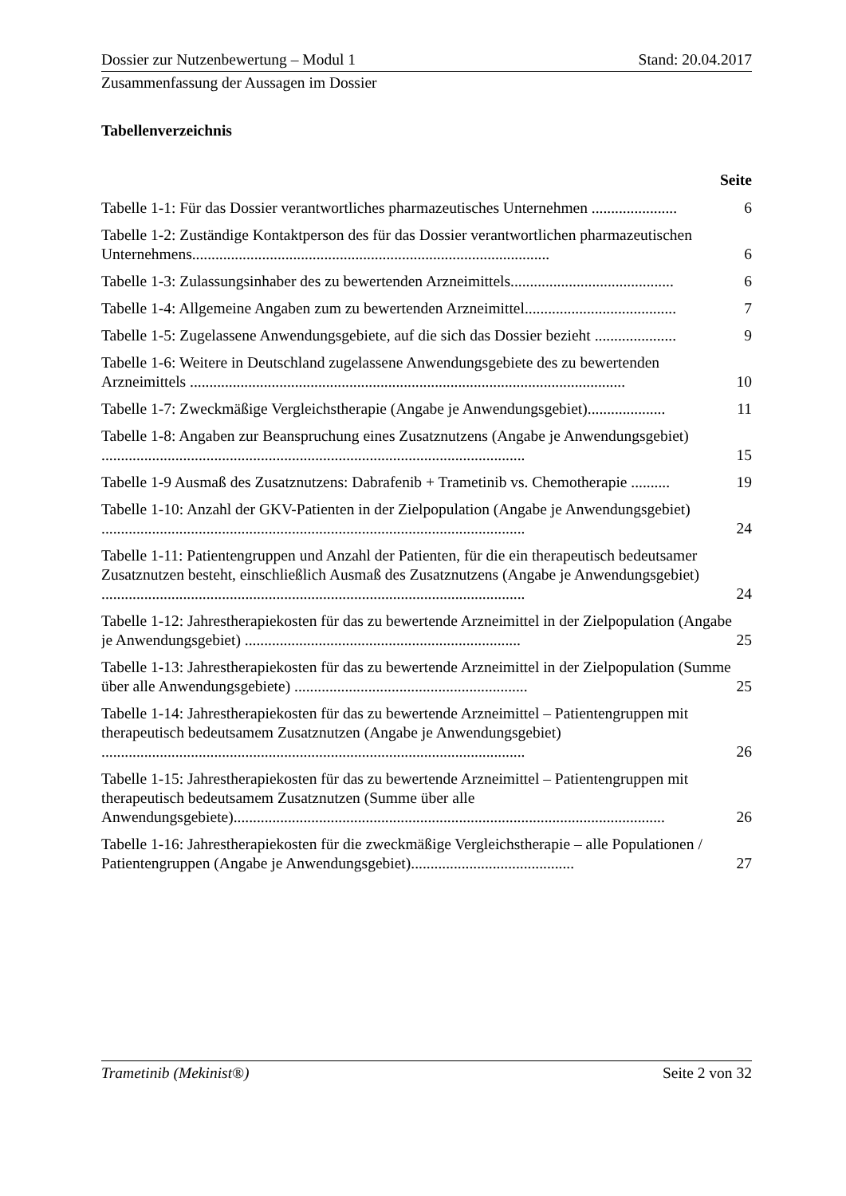Dossier zur Nutzenbewertung – Modul 1 Stand: 20.04.2017
Zusammenfassung der Aussagen im Dossier
Tabellenverzeichnis
Seite
Tabelle 1-1: Für das Dossier verantwortliches pharmazeutisches Unternehmen ......................
6
Tabelle 1-2: Zuständige Kontaktperson des für das Dossier verantwortlichen pharmazeutischen Unternehmens............................................................................................
6
Tabelle 1-3: Zulassungsinhaber des zu bewertenden Arzneimittels..........................................
6
Tabelle 1-4: Allgemeine Angaben zum zu bewertenden Arzneimittel.......................................
7
Tabelle 1-5: Zugelassene Anwendungsgebiete, auf die sich das Dossier bezieht .....................
9
Tabelle 1-6: Weitere in Deutschland zugelassene Anwendungsgebiete des zu bewertenden Arzneimittels ................................................................................................................
10
Tabelle 1-7: Zweckmäßige Vergleichstherapie (Angabe je Anwendungsgebiet)....................
11
Tabelle 1-8: Angaben zur Beanspruchung eines Zusatznutzens (Angabe je Anwendungsgebiet) .............................................................................................................
15
Tabelle 1-9 Ausmaß des Zusatznutzens: Dabrafenib + Trametinib vs. Chemotherapie ..........
19
Tabelle 1-10: Anzahl der GKV-Patienten in der Zielpopulation (Angabe je Anwendungsgebiet) .............................................................................................................
24
Tabelle 1-11: Patientengruppen und Anzahl der Patienten, für die ein therapeutisch bedeutsamer Zusatznutzen besteht, einschließlich Ausmaß des Zusatznutzens (Angabe je Anwendungsgebiet) .............................................................................................................
24
Tabelle 1-12: Jahrestherapiekosten für das zu bewertende Arzneimittel in der Zielpopulation (Angabe je Anwendungsgebiet) .......................................................................
25
Tabelle 1-13: Jahrestherapiekosten für das zu bewertende Arzneimittel in der Zielpopulation (Summe über alle Anwendungsgebiete) ............................................................
25
Tabelle 1-14: Jahrestherapiekosten für das zu bewertende Arzneimittel – Patientengruppen mit therapeutisch bedeutsamem Zusatznutzen (Angabe je Anwendungsgebiet) .............................................................................................................
26
Tabelle 1-15: Jahrestherapiekosten für das zu bewertende Arzneimittel – Patientengruppen mit therapeutisch bedeutsamem Zusatznutzen (Summe über alle Anwendungsgebiete)...............................................................................................................
26
Tabelle 1-16: Jahrestherapiekosten für die zweckmäßige Vergleichstherapie – alle Populationen / Patientengruppen (Angabe je Anwendungsgebiet)..........................................
27
Trametinib (Mekinist®) Seite 2 von 32